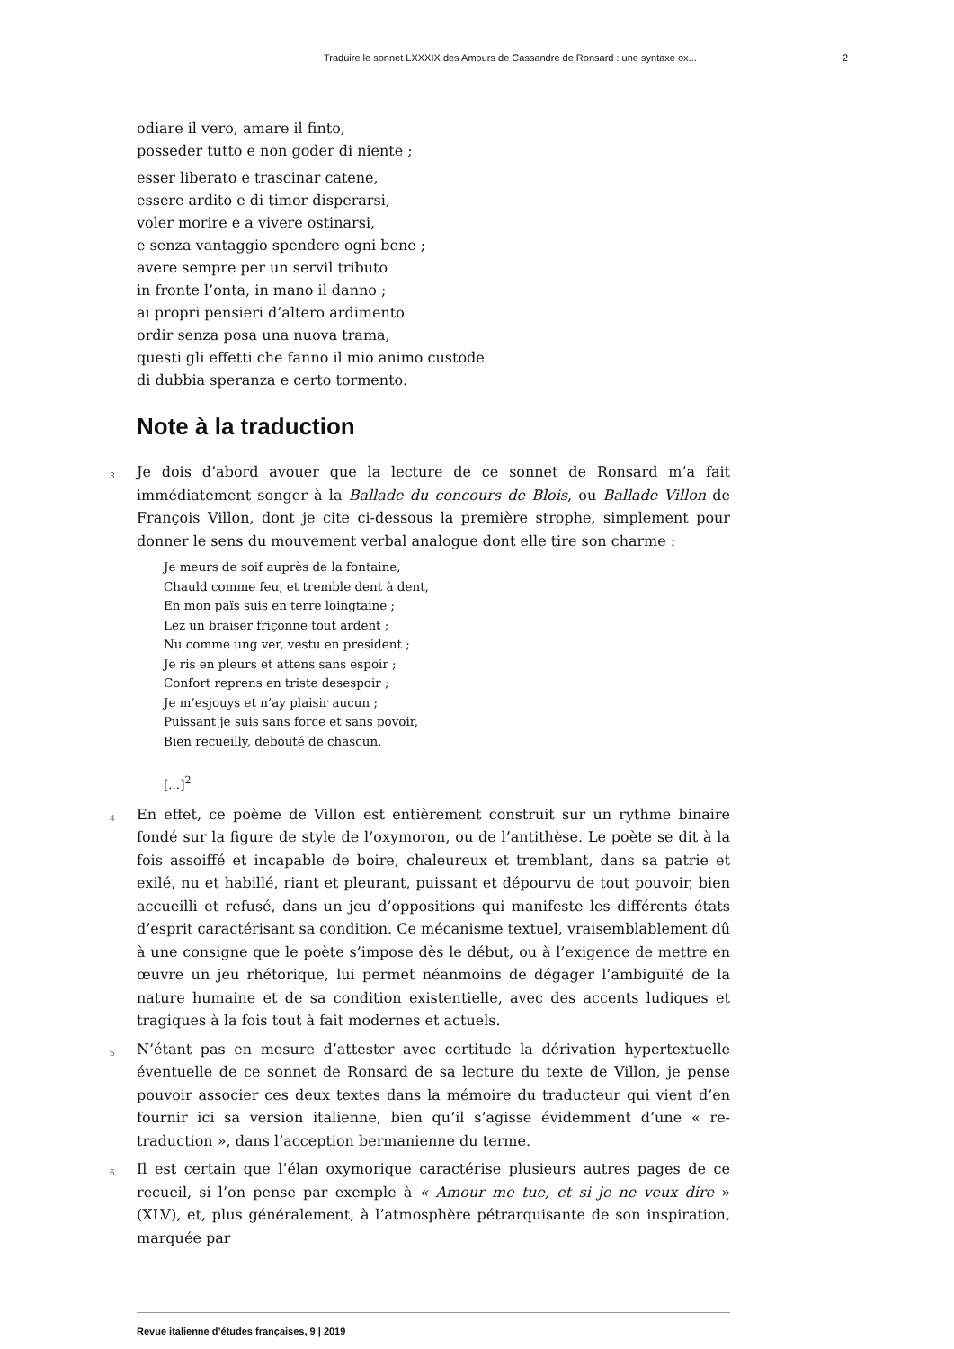Traduire le sonnet LXXXIX des Amours de Cassandre de Ronsard : une syntaxe ox... 2
odiare il vero, amare il finto,
posseder tutto e non goder di niente ;
esser liberato e trascinar catene,
essere ardito e di timor disperarsi,
voler morire e a vivere ostinarsi,
e senza vantaggio spendere ogni bene ;
avere sempre per un servil tributo
in fronte l’onta, in mano il danno ;
ai propri pensieri d’altero ardimento
ordir senza posa una nuova trama,
questi gli effetti che fanno il mio animo custode
di dubbia speranza e certo tormento.
Note à la traduction
3 Je dois d’abord avouer que la lecture de ce sonnet de Ronsard m’a fait immédiatement songer à la Ballade du concours de Blois, ou Ballade Villon de François Villon, dont je cite ci-dessous la première strophe, simplement pour donner le sens du mouvement verbal analogue dont elle tire son charme :
Je meurs de soif auprès de la fontaine,
Chauld comme feu, et tremble dent à dent,
En mon païs suis en terre loingtaine ;
Lez un braiser friçonne tout ardent ;
Nu comme ung ver, vestu en president ;
Je ris en pleurs et attens sans espoir ;
Confort reprens en triste desespoir ;
Je m’esjouys et n’ay plaisir aucun ;
Puissant je suis sans force et sans povoir,
Bien recueilly, debouté de chascun.
[...]<sup>2</sup>
4 En effet, ce poème de Villon est entièrement construit sur un rythme binaire fondé sur la figure de style de l’oxymoron, ou de l’antithèse. Le poète se dit à la fois assoiffé et incapable de boire, chaleureux et tremblant, dans sa patrie et exilé, nu et habillé, riant et pleurant, puissant et dépourvu de tout pouvoir, bien accueilli et refusé, dans un jeu d’oppositions qui manifeste les différents états d’esprit caractérisant sa condition. Ce mécanisme textuel, vraisemblablement dû à une consigne que le poète s’impose dès le début, ou à l’exigence de mettre en œuvre un jeu rhétorique, lui permet néanmoins de dégager l’ambiguïté de la nature humaine et de sa condition existentielle, avec des accents ludiques et tragiques à la fois tout à fait modernes et actuels.
5 N’étant pas en mesure d’attester avec certitude la dérivation hypertextuelle éventuelle de ce sonnet de Ronsard de sa lecture du texte de Villon, je pense pouvoir associer ces deux textes dans la mémoire du traducteur qui vient d’en fournir ici sa version italienne, bien qu’il s’agisse évidemment d’une « re-traduction », dans l’acception bermanienne du terme.
6 Il est certain que l’élan oxymorique caractérise plusieurs autres pages de ce recueil, si l’on pense par exemple à « Amour me tue, et si je ne veux dire » (XLV), et, plus généralement, à l’atmosphère pétrarquisante de son inspiration, marquée par
Revue italienne d’études françaises, 9 | 2019